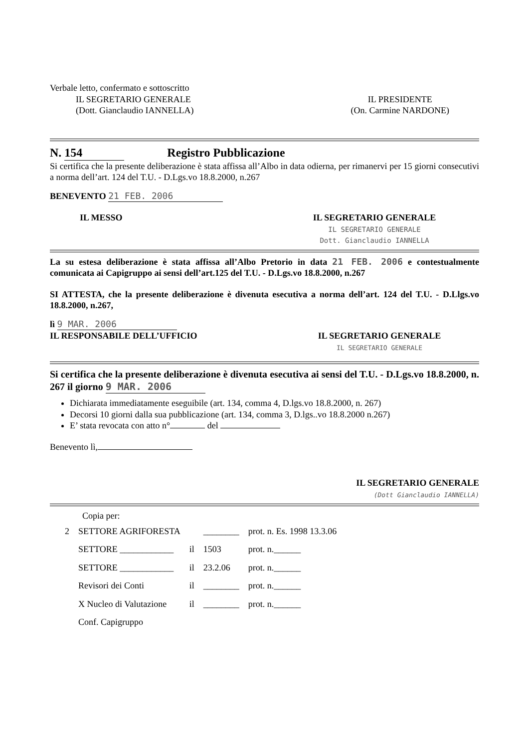Verbale letto, confermato e sottoscritto
IL SEGRETARIO GENERALE
(Dott. Gianclaudio IANNELLA)
IL PRESIDENTE
(On. Carmine NARDONE)
N. 154 Registro Pubblicazione
Si certifica che la presente deliberazione è stata affissa all’Albo in data odierna, per rimanervi per 15 giorni consecutivi a norma dell’art. 124 del T.U. - D.Lgs.vo 18.8.2000, n.267
BENEVENTO 21 FEB. 2006
IL MESSO IL SEGRETARIO GENERALE
IL SEGRETARIO GENERALE
Dott. Gianclaudio IANNELLA
La su estesa deliberazione è stata affissa all’Albo Pretorio in data 21 FEB. 2006 e contestualmente comunicata ai Capigruppo ai sensi dell’art.125 del T.U. - D.Lgs.vo 18.8.2000, n.267
SI ATTESTA, che la presente deliberazione è divenuta esecutiva a norma dell’art. 124 del T.U. - D.Llgs.vo 18.8.2000, n.267,
lì 9 MAR. 2006
IL RESPONSABILE DELL’UFFICIO IL SEGRETARIO GENERALE
IL SEGRETARIO GENERALE
Si certifica che la presente deliberazione è divenuta esecutiva ai sensi del T.U. - D.Lgs.vo 18.8.2000, n. 267 il giorno 9 MAR. 2006
Dichiarata immediatamente eseguibile (art. 134, comma 4, D.lgs.vo 18.8.2000, n. 267)
Decorsi 10 giorni dalla sua pubblicazione (art. 134, comma 3, D.lgs..vo 18.8.2000 n.267)
E’ stata revocata con atto n° del
Benevento lì,
IL SEGRETARIO GENERALE
(Dott Gianclaudio IANNELLA)
Copia per:
| 2 | SETTORE AGRIFORESTA | | ________ | prot. n. Es. 1998 13.3.06 |
| | SETTORE ____________ | il | 1503 | prot. n.______ |
| | SETTORE ____________ | il | 23.2.06 | prot. n.______ |
| | Revisori dei Conti | il | ________ | prot. n.______ |
| | X Nucleo di Valutazione | il | ________ | prot. n.______ |
| | Conf. Capigruppo | | | |